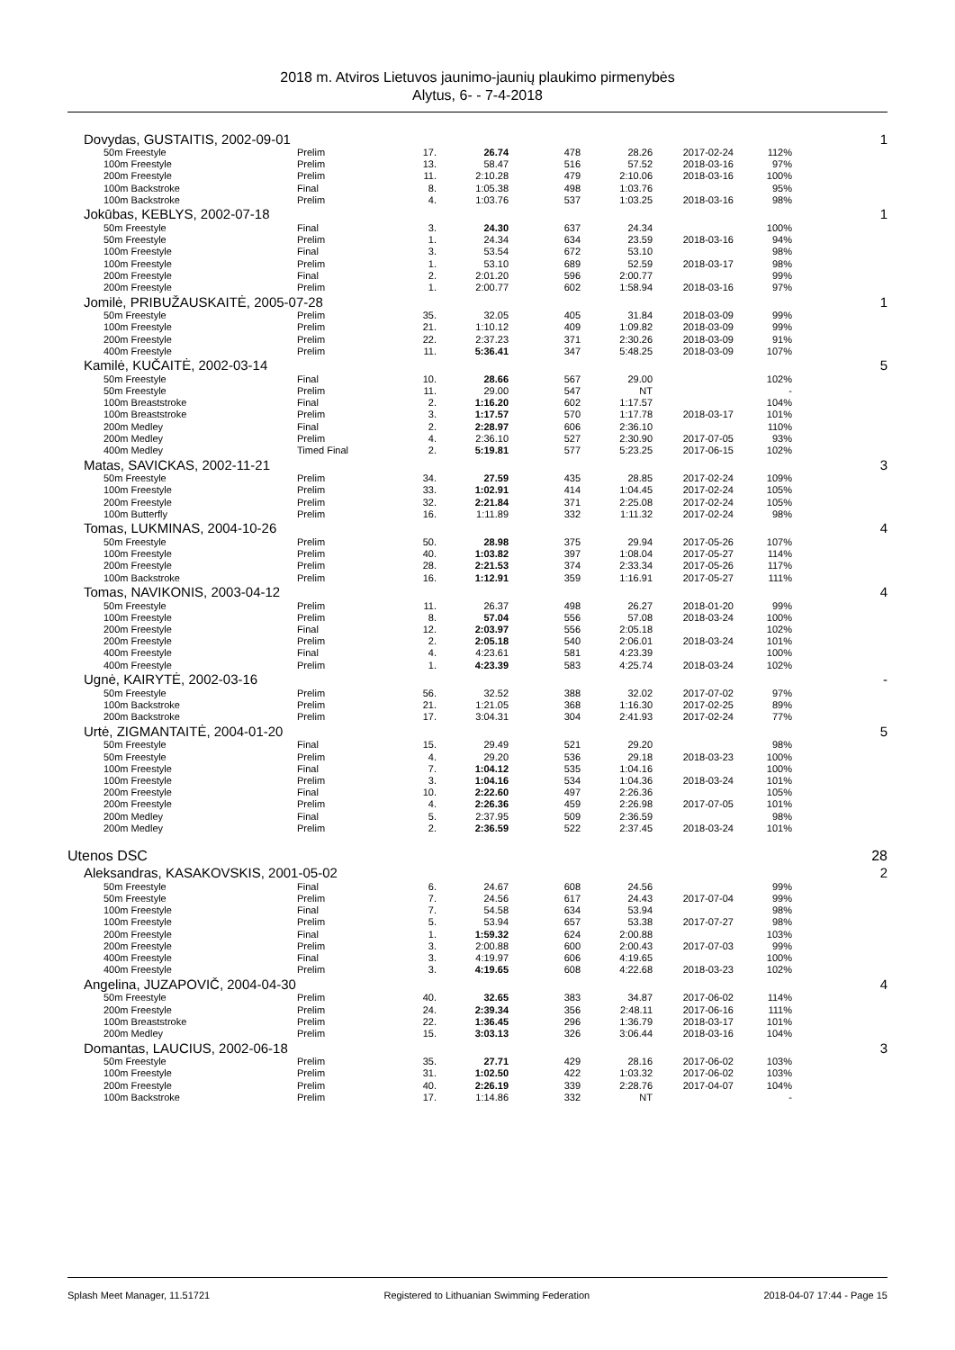2018 m. Atviros Lietuvos jaunimo-jaunių plaukimo pirmenybės
Alytus, 6- - 7-4-2018
| Dovydas, GUSTAITIS, 2002-09-01 | | | | | | | | 1 |
| 50m Freestyle | Prelim | 17. | 26.74 | 478 | 28.26 | 2017-02-24 | 112% | |
| 100m Freestyle | Prelim | 13. | 58.47 | 516 | 57.52 | 2018-03-16 | 97% | |
| 200m Freestyle | Prelim | 11. | 2:10.28 | 479 | 2:10.06 | 2018-03-16 | 100% | |
| 100m Backstroke | Final | 8. | 1:05.38 | 498 | 1:03.76 | | 95% | |
| 100m Backstroke | Prelim | 4. | 1:03.76 | 537 | 1:03.25 | 2018-03-16 | 98% | |
| Jokūbas, KEBLYS, 2002-07-18 | | | | | | | | 1 |
| 50m Freestyle | Final | 3. | 24.30 | 637 | 24.34 | | 100% | |
| 50m Freestyle | Prelim | 1. | 24.34 | 634 | 23.59 | 2018-03-16 | 94% | |
| 100m Freestyle | Final | 3. | 53.54 | 672 | 53.10 | | 98% | |
| 100m Freestyle | Prelim | 1. | 53.10 | 689 | 52.59 | 2018-03-17 | 98% | |
| 200m Freestyle | Final | 2. | 2:01.20 | 596 | 2:00.77 | | 99% | |
| 200m Freestyle | Prelim | 1. | 2:00.77 | 602 | 1:58.94 | 2018-03-16 | 97% | |
| Jomilė, PRIBUŽAUSKAITĖ, 2005-07-28 | | | | | | | | 1 |
| 50m Freestyle | Prelim | 35. | 32.05 | 405 | 31.84 | 2018-03-09 | 99% | |
| 100m Freestyle | Prelim | 21. | 1:10.12 | 409 | 1:09.82 | 2018-03-09 | 99% | |
| 200m Freestyle | Prelim | 22. | 2:37.23 | 371 | 2:30.26 | 2018-03-09 | 91% | |
| 400m Freestyle | Prelim | 11. | 5:36.41 | 347 | 5:48.25 | 2018-03-09 | 107% | |
| Kamilė, KUČAITĖ, 2002-03-14 | | | | | | | | 5 |
| 50m Freestyle | Final | 10. | 28.66 | 567 | 29.00 | | 102% | |
| 50m Freestyle | Prelim | 11. | 29.00 | 547 | NT | | - | |
| 100m Breaststroke | Final | 2. | 1:16.20 | 602 | 1:17.57 | | 104% | |
| 100m Breaststroke | Prelim | 3. | 1:17.57 | 570 | 1:17.78 | 2018-03-17 | 101% | |
| 200m Medley | Final | 2. | 2:28.97 | 606 | 2:36.10 | | 110% | |
| 200m Medley | Prelim | 4. | 2:36.10 | 527 | 2:30.90 | 2017-07-05 | 93% | |
| 400m Medley | Timed Final | 2. | 5:19.81 | 577 | 5:23.25 | 2017-06-15 | 102% | |
| Matas, SAVICKAS, 2002-11-21 | | | | | | | | 3 |
| 50m Freestyle | Prelim | 34. | 27.59 | 435 | 28.85 | 2017-02-24 | 109% | |
| 100m Freestyle | Prelim | 33. | 1:02.91 | 414 | 1:04.45 | 2017-02-24 | 105% | |
| 200m Freestyle | Prelim | 32. | 2:21.84 | 371 | 2:25.08 | 2017-02-24 | 105% | |
| 100m Butterfly | Prelim | 16. | 1:11.89 | 332 | 1:11.32 | 2017-02-24 | 98% | |
| Tomas, LUKMINAS, 2004-10-26 | | | | | | | | 4 |
| 50m Freestyle | Prelim | 50. | 28.98 | 375 | 29.94 | 2017-05-26 | 107% | |
| 100m Freestyle | Prelim | 40. | 1:03.82 | 397 | 1:08.04 | 2017-05-27 | 114% | |
| 200m Freestyle | Prelim | 28. | 2:21.53 | 374 | 2:33.34 | 2017-05-26 | 117% | |
| 100m Backstroke | Prelim | 16. | 1:12.91 | 359 | 1:16.91 | 2017-05-27 | 111% | |
| Tomas, NAVIKONIS, 2003-04-12 | | | | | | | | 4 |
| 50m Freestyle | Prelim | 11. | 26.37 | 498 | 26.27 | 2018-01-20 | 99% | |
| 100m Freestyle | Prelim | 8. | 57.04 | 556 | 57.08 | 2018-03-24 | 100% | |
| 200m Freestyle | Final | 12. | 2:03.97 | 556 | 2:05.18 | | 102% | |
| 200m Freestyle | Prelim | 2. | 2:05.18 | 540 | 2:06.01 | 2018-03-24 | 101% | |
| 400m Freestyle | Final | 4. | 4:23.61 | 581 | 4:23.39 | | 100% | |
| 400m Freestyle | Prelim | 1. | 4:23.39 | 583 | 4:25.74 | 2018-03-24 | 102% | |
| Ugnė, KAIRYTĖ, 2002-03-16 | | | | | | | | - |
| 50m Freestyle | Prelim | 56. | 32.52 | 388 | 32.02 | 2017-07-02 | 97% | |
| 100m Backstroke | Prelim | 21. | 1:21.05 | 368 | 1:16.30 | 2017-02-25 | 89% | |
| 200m Backstroke | Prelim | 17. | 3:04.31 | 304 | 2:41.93 | 2017-02-24 | 77% | |
| Urtė, ZIGMANTAITĖ, 2004-01-20 | | | | | | | | 5 |
| 50m Freestyle | Final | 15. | 29.49 | 521 | 29.20 | | 98% | |
| 50m Freestyle | Prelim | 4. | 29.20 | 536 | 29.18 | 2018-03-23 | 100% | |
| 100m Freestyle | Final | 7. | 1:04.12 | 535 | 1:04.16 | | 100% | |
| 100m Freestyle | Prelim | 3. | 1:04.16 | 534 | 1:04.36 | 2018-03-24 | 101% | |
| 200m Freestyle | Final | 10. | 2:22.60 | 497 | 2:26.36 | | 105% | |
| 200m Freestyle | Prelim | 4. | 2:26.36 | 459 | 2:26.98 | 2017-07-05 | 101% | |
| 200m Medley | Final | 5. | 2:37.95 | 509 | 2:36.59 | | 98% | |
| 200m Medley | Prelim | 2. | 2:36.59 | 522 | 2:37.45 | 2018-03-24 | 101% | |
| Utenos DSC | | | | | | | | 28 |
| Aleksandras, KASAKOVSKIS, 2001-05-02 | | | | | | | | 2 |
| 50m Freestyle | Final | 6. | 24.67 | 608 | 24.56 | | 99% | |
| 50m Freestyle | Prelim | 7. | 24.56 | 617 | 24.43 | 2017-07-04 | 99% | |
| 100m Freestyle | Final | 7. | 54.58 | 634 | 53.94 | | 98% | |
| 100m Freestyle | Prelim | 5. | 53.94 | 657 | 53.38 | 2017-07-27 | 98% | |
| 200m Freestyle | Final | 1. | 1:59.32 | 624 | 2:00.88 | | 103% | |
| 200m Freestyle | Prelim | 3. | 2:00.88 | 600 | 2:00.43 | 2017-07-03 | 99% | |
| 400m Freestyle | Final | 3. | 4:19.97 | 606 | 4:19.65 | | 100% | |
| 400m Freestyle | Prelim | 3. | 4:19.65 | 608 | 4:22.68 | 2018-03-23 | 102% | |
| Angelina, JUZAPOVIČ, 2004-04-30 | | | | | | | | 4 |
| 50m Freestyle | Prelim | 40. | 32.65 | 383 | 34.87 | 2017-06-02 | 114% | |
| 200m Freestyle | Prelim | 24. | 2:39.34 | 356 | 2:48.11 | 2017-06-16 | 111% | |
| 100m Breaststroke | Prelim | 22. | 1:36.45 | 296 | 1:36.79 | 2018-03-17 | 101% | |
| 200m Medley | Prelim | 15. | 3:03.13 | 326 | 3:06.44 | 2018-03-16 | 104% | |
| Domantas, LAUCIUS, 2002-06-18 | | | | | | | | 3 |
| 50m Freestyle | Prelim | 35. | 27.71 | 429 | 28.16 | 2017-06-02 | 103% | |
| 100m Freestyle | Prelim | 31. | 1:02.50 | 422 | 1:03.32 | 2017-06-02 | 103% | |
| 200m Freestyle | Prelim | 40. | 2:26.19 | 339 | 2:28.76 | 2017-04-07 | 104% | |
| 100m Backstroke | Prelim | 17. | 1:14.86 | 332 | NT | | - | |
Splash Meet Manager, 11.51721 Registered to Lithuanian Swimming Federation 2018-04-07 17:44 - Page 15